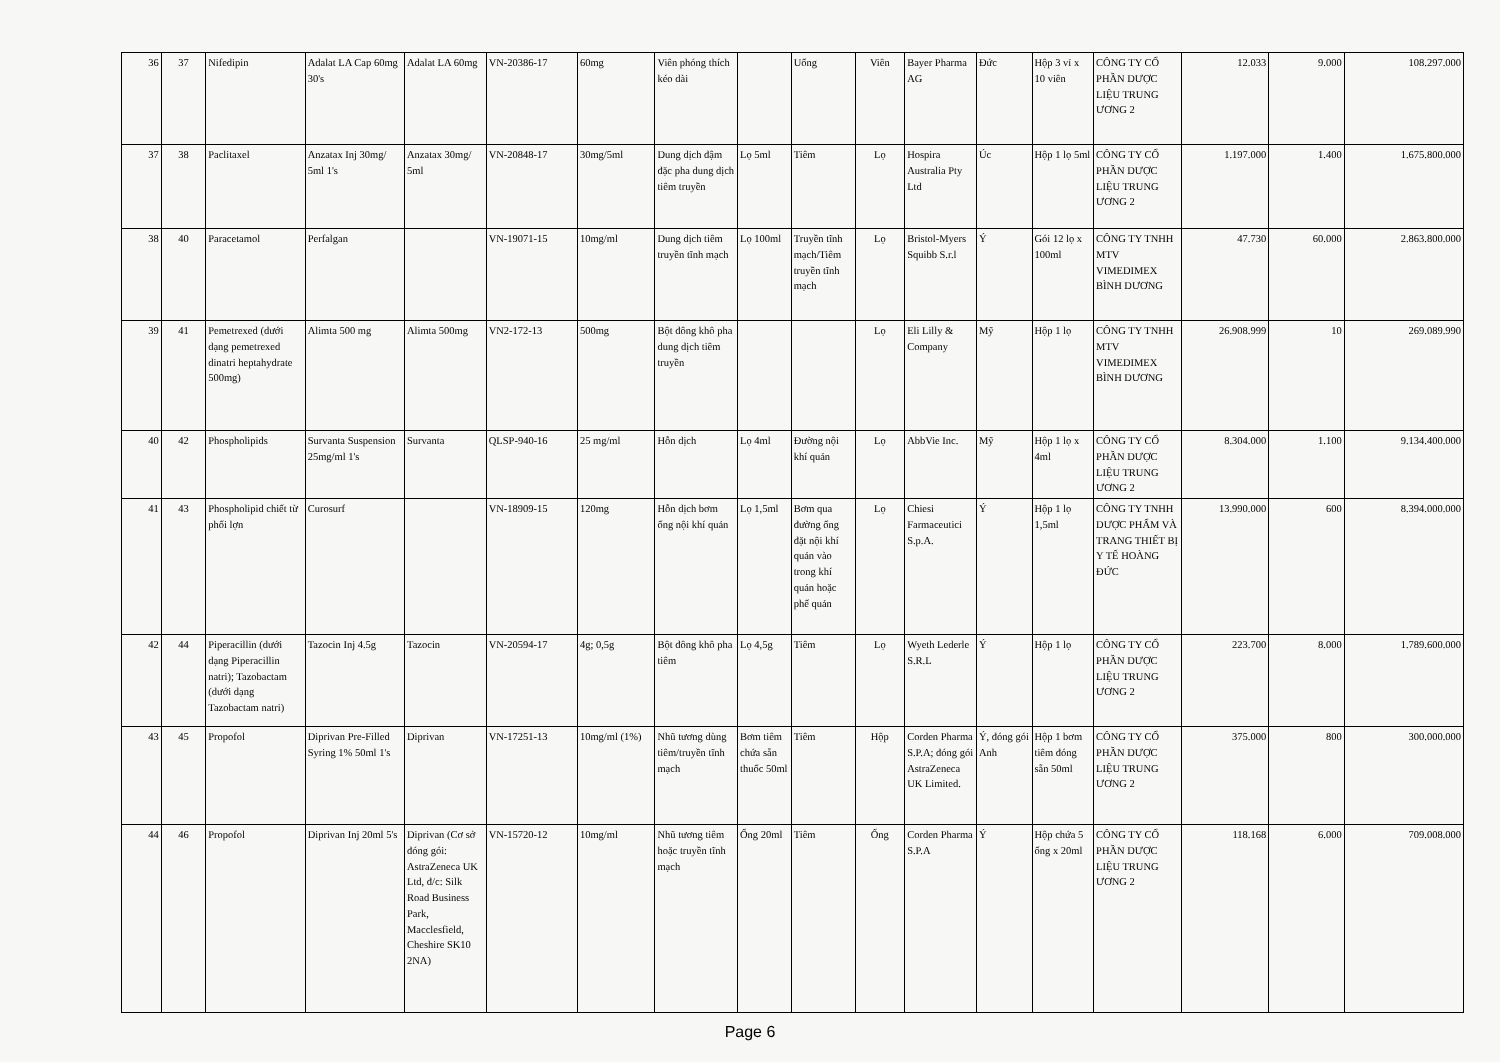| 36 | 37 | Nifedipin | Adalat LA Cap 60mg 30's | Adalat LA 60mg | VN-20386-17 | 60mg | Viên phóng thích kéo dài | | Uống | Viên | Bayer Pharma AG | Đức | Hộp 3 vỉ x 10 viên | CÔNG TY CỔ PHẦN DƯỢC LIỆU TRUNG ƯƠNG 2 | 12.033 | 9.000 | 108.297.000 |
| 37 | 38 | Paclitaxel | Anzatax Inj 30mg/ 5ml 1's | Anzatax 30mg/ 5ml | VN-20848-17 | 30mg/5ml | Dung dịch đậm đặc pha dung dịch tiêm truyền | Lọ 5ml | Tiêm | Lọ | Hospira Australia Pty Ltd | Úc | Hộp 1 lọ 5ml | CÔNG TY CỔ PHẦN DƯỢC LIỆU TRUNG ƯƠNG 2 | 1.197.000 | 1.400 | 1.675.800.000 |
| 38 | 40 | Paracetamol | Perfalgan | | VN-19071-15 | 10mg/ml | Dung dịch tiêm truyền tĩnh mạch | Lọ 100ml | Truyền tĩnh mạch/Tiêm truyền tĩnh mạch | Lọ | Bristol-Myers Squibb S.r.l | Ý | Gói 12 lọ x 100ml | CÔNG TY TNHH MTV VIMEDIMEX BÌNH DƯƠNG | 47.730 | 60.000 | 2.863.800.000 |
| 39 | 41 | Pemetrexed (dưới dạng pemetrexed dinatri heptahydrate 500mg) | Alimta 500 mg | Alimta 500mg | VN2-172-13 | 500mg | Bột đông khô pha dung dịch tiêm truyền | | | Lọ | Eli Lilly & Company | Mỹ | Hộp 1 lọ | CÔNG TY TNHH MTV VIMEDIMEX BÌNH DƯƠNG | 26.908.999 | 10 | 269.089.990 |
| 40 | 42 | Phospholipids | Survanta Suspension 25mg/ml 1's | Survanta | QLSP-940-16 | 25 mg/ml | Hỗn dịch | Lọ 4ml | Đường nội khí quản | Lọ | AbbVie Inc. | Mỹ | Hộp 1 lọ x 4ml | CÔNG TY CỔ PHẦN DƯỢC LIỆU TRUNG ƯƠNG 2 | 8.304.000 | 1.100 | 9.134.400.000 |
| 41 | 43 | Phospholipid chiết từ phổi lợn | Curosurf | | VN-18909-15 | 120mg | Hỗn dịch bơm ống nội khí quản | Lọ 1,5ml | Bơm qua đường ống đặt nội khí quản vào trong khí quản hoặc phế quản | Lọ | Chiesi Farmaceutici S.p.A. | Ý | Hộp 1 lọ 1,5ml | CÔNG TY TNHH DƯỢC PHẨM VÀ TRANG THIẾT BỊ Y TẾ HOÀNG ĐỨC | 13.990.000 | 600 | 8.394.000.000 |
| 42 | 44 | Piperacillin (dưới dạng Piperacillin natri); Tazobactam (dưới dạng Tazobactam natri) | Tazocin Inj 4.5g | Tazocin | VN-20594-17 | 4g; 0,5g | Bột đông khô pha tiêm | Lọ 4,5g | Tiêm | Lọ | Wyeth Lederle S.R.L | Ý | Hộp 1 lọ | CÔNG TY CỔ PHẦN DƯỢC LIỆU TRUNG ƯƠNG 2 | 223.700 | 8.000 | 1.789.600.000 |
| 43 | 45 | Propofol | Diprivan Pre-Filled Syring 1% 50ml 1's | Diprivan | VN-17251-13 | 10mg/ml (1%) | Nhũ tương dùng tiêm/truyền tĩnh mạch | Bơm tiêm chứa sẵn thuốc 50ml | Tiêm | Hộp | Corden Pharma S.P.A; đóng gói AstraZeneca UK Limited. | Ý, đóng gói Anh | Hộp 1 bơm tiêm đóng sẵn 50ml | CÔNG TY CỔ PHẦN DƯỢC LIỆU TRUNG ƯƠNG 2 | 375.000 | 800 | 300.000.000 |
| 44 | 46 | Propofol | Diprivan Inj 20ml 5's | Diprivan (Cơ sở đóng gói: AstraZeneca UK Ltd, đ/c: Silk Road Business Park, Macclesfield, Cheshire SK10 2NA) | VN-15720-12 | 10mg/ml | Nhũ tương tiêm hoặc truyền tĩnh mạch | Ống 20ml | Tiêm | Ống | Corden Pharma S.P.A | Ý | Hộp chứa 5 ống x 20ml | CÔNG TY CỔ PHẦN DƯỢC LIỆU TRUNG ƯƠNG 2 | 118.168 | 6.000 | 709.008.000 |
Page 6